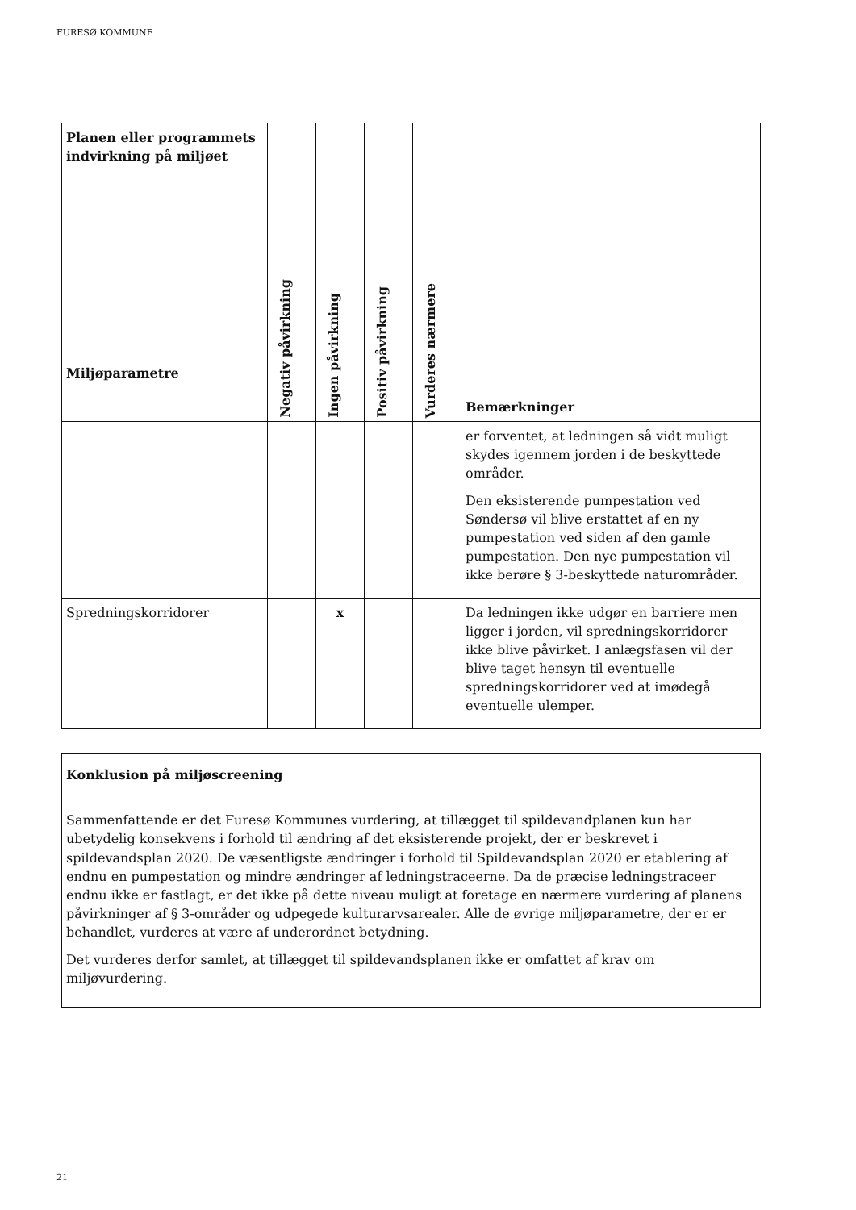FURESØ KOMMUNE
| Planen eller programmets indvirkning på miljøet Miljøparametre | Negativ påvirkning | Ingen påvirkning | Positiv påvirkning | Vurderes nærmere | Bemærkninger |
| --- | --- | --- | --- | --- | --- |
| | | | | | er forventet, at ledningen så vidt muligt skydes igennem jorden i de beskyttede områder. Den eksisterende pumpestation ved Søndersø vil blive erstattet af en ny pumpestation ved siden af den gamle pumpestation. Den nye pumpestation vil ikke berøre § 3-beskyttede naturområder. |
| Spredningskorridorer | | x | | | Da ledningen ikke udgør en barriere men ligger i jorden, vil spredningskorridorer ikke blive påvirket. I anlægsfasen vil der blive taget hensyn til eventuelle spredningskorridorer ved at imødegå eventuelle ulemper. |
| Konklusion på miljøscreening |
| --- |
| Sammenfattende er det Furesø Kommunes vurdering, at tillægget til spildevandplanen kun har ubetydelig konsekvens i forhold til ændring af det eksisterende projekt, der er beskrevet i spildevandsplan 2020. De væsentligste ændringer i forhold til Spildevandsplan 2020 er etablering af endnu en pumpestation og mindre ændringer af ledningstraceerne. Da de præcise ledningstraceer endnu ikke er fastlagt, er det ikke på dette niveau muligt at foretage en nærmere vurdering af planens påvirkninger af § 3-områder og udpegede kulturarvsarealer. Alle de øvrige miljøparametre, der er er behandlet, vurderes at være af underordnet betydning. Det vurderes derfor samlet, at tillægget til spildevandsplanen ikke er omfattet af krav om miljøvurdering. |
21